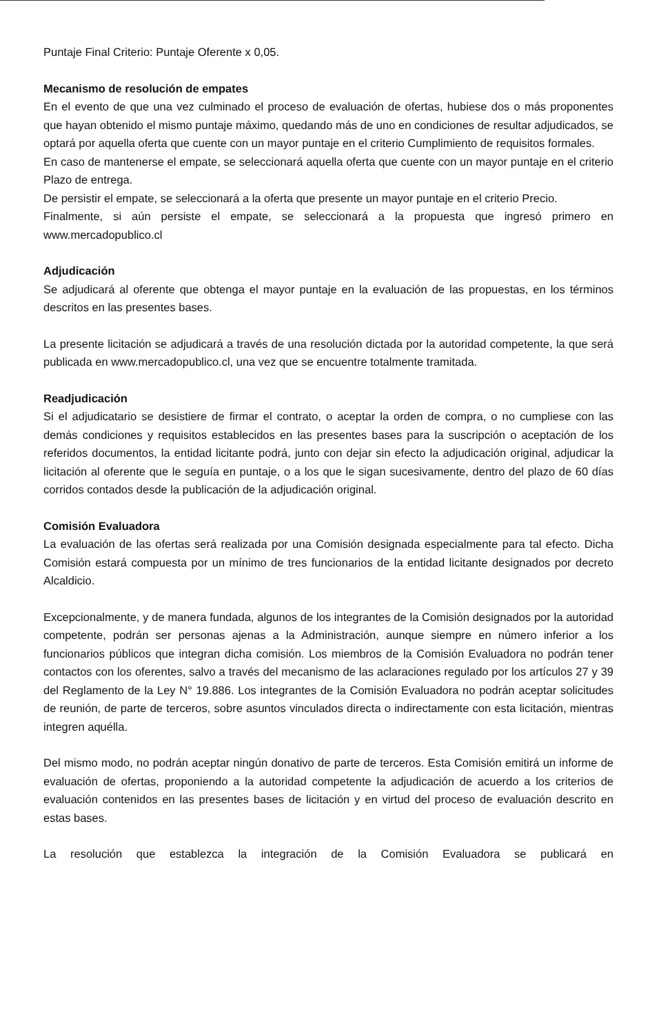Puntaje Final Criterio: Puntaje Oferente x 0,05.
Mecanismo de resolución de empates
En el evento de que una vez culminado el proceso de evaluación de ofertas, hubiese dos o más proponentes que hayan obtenido el mismo puntaje máximo, quedando más de uno en condiciones de resultar adjudicados, se optará por aquella oferta que cuente con un mayor puntaje en el criterio Cumplimiento de requisitos formales.
En caso de mantenerse el empate, se seleccionará aquella oferta que cuente con un mayor puntaje en el criterio Plazo de entrega.
De persistir el empate, se seleccionará a la oferta que presente un mayor puntaje en el criterio Precio.
Finalmente, si aún persiste el empate, se seleccionará a la propuesta que ingresó primero en www.mercadopublico.cl
Adjudicación
Se adjudicará al oferente que obtenga el mayor puntaje en la evaluación de las propuestas, en los términos descritos en las presentes bases.
La presente licitación se adjudicará a través de una resolución dictada por la autoridad competente, la que será publicada en www.mercadopublico.cl, una vez que se encuentre totalmente tramitada.
Readjudicación
Si el adjudicatario se desistiere de firmar el contrato, o aceptar la orden de compra, o no cumpliese con las demás condiciones y requisitos establecidos en las presentes bases para la suscripción o aceptación de los referidos documentos, la entidad licitante podrá, junto con dejar sin efecto la adjudicación original, adjudicar la licitación al oferente que le seguía en puntaje, o a los que le sigan sucesivamente, dentro del plazo de 60 días corridos contados desde la publicación de la adjudicación original.
Comisión Evaluadora
La evaluación de las ofertas será realizada por una Comisión designada especialmente para tal efecto. Dicha Comisión estará compuesta por un mínimo de tres funcionarios de la entidad licitante designados por decreto Alcaldicio.
Excepcionalmente, y de manera fundada, algunos de los integrantes de la Comisión designados por la autoridad competente, podrán ser personas ajenas a la Administración, aunque siempre en número inferior a los funcionarios públicos que integran dicha comisión. Los miembros de la Comisión Evaluadora no podrán tener contactos con los oferentes, salvo a través del mecanismo de las aclaraciones regulado por los artículos 27 y 39 del Reglamento de la Ley N° 19.886. Los integrantes de la Comisión Evaluadora no podrán aceptar solicitudes de reunión, de parte de terceros, sobre asuntos vinculados directa o indirectamente con esta licitación, mientras integren aquélla.
Del mismo modo, no podrán aceptar ningún donativo de parte de terceros. Esta Comisión emitirá un informe de evaluación de ofertas, proponiendo a la autoridad competente la adjudicación de acuerdo a los criterios de evaluación contenidos en las presentes bases de licitación y en virtud del proceso de evaluación descrito en estas bases.
La resolución que establezca la integración de la Comisión Evaluadora se publicará en